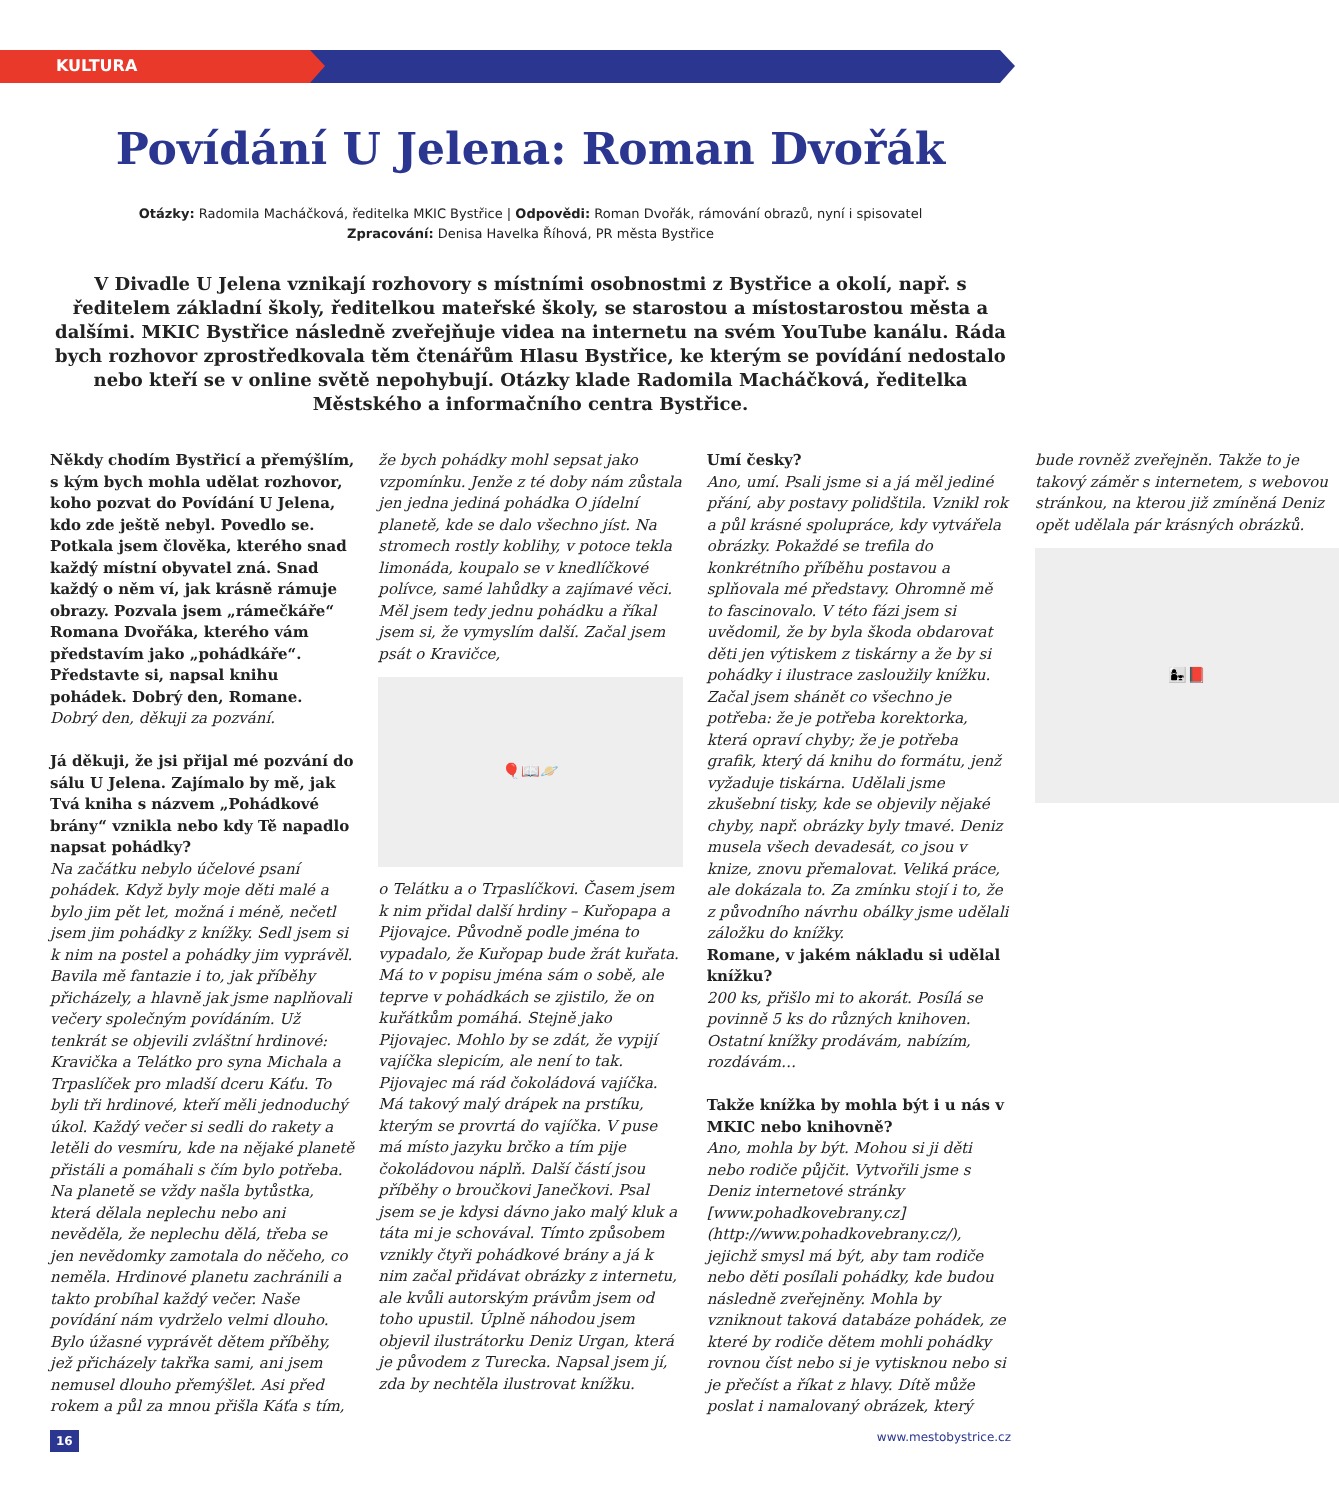KULTURA
Povídání U Jelena: Roman Dvořák
Otázky: Radomila Macháčková, ředitelka MKIC Bystřice | Odpovědi: Roman Dvořák, rámování obrazů, nyní i spisovatel
Zpracování: Denisa Havelka Říhová, PR města Bystřice
V Divadle U Jelena vznikají rozhovory s místními osobnostmi z Bystřice a okolí, např. s ředitelem základní školy, ředitelkou mateřské školy, se starostou a místostarostou města a dalšími. MKIC Bystřice následně zveřejňuje videa na internetu na svém YouTube kanálu. Ráda bych rozhovor zprostředkovala těm čtenářům Hlasu Bystřice, ke kterým se povídání nedostalo nebo kteří se v online světě nepohybují. Otázky klade Radomila Macháčková, ředitelka Městského a informačního centra Bystřice.
Někdy chodím Bystřicí a přemýšlím, s kým bych mohla udělat rozhovor, koho pozvat do Povídání U Jelena, kdo zde ještě nebyl. Povedlo se. Potkala jsem člověka, kterého snad každý místní obyvatel zná. Snad každý o něm ví, jak krásně rámuje obrazy. Pozvala jsem „rámečkáře“ Romana Dvořáka, kterého vám představím jako „pohádkáře“. Představte si, napsal knihu pohádek. Dobrý den, Romane.
Dobrý den, děkuji za pozvání.
Já děkuji, že jsi přijal mé pozvání do sálu U Jelena. Zajímalo by mě, jak Tvá kniha s názvem „Pohádkové brány“ vznikla nebo kdy Tě napadlo napsat pohádky?
Na začátku nebylo účelové psaní pohádek. Když byly moje děti malé a bylo jim pět let, možná i méně, nečetl jsem jim pohádky z knížky. Sedl jsem si k nim na postel a pohádky jim vyprávěl. Bavila mě fantazie i to, jak příběhy přicházely, a hlavně jak jsme naplňovali večery společným povídáním. Už tenkrát se objevili zvláštní hrdinové: Kravička a Telátko pro syna Michala a Trpaslíček pro mladší dceru Káťu. To byli tři hrdinové, kteří měli jednoduchý úkol. Každý večer si sedli do rakety a letěli do vesmíru, kde na nějaké planetě přistáli a pomáhali s čím bylo potřeba. Na planetě se vždy našla bytůstka, která dělala neplechu nebo ani nevěděla, že neplechu dělá, třeba se jen nevědomky zamotala do něčeho, co neměla. Hrdinové planetu zachránili a takto probíhal každý večer. Naše povídání nám vydrželo velmi dlouho. Bylo úžasné vyprávět dětem příběhy, jež přicházely takřka sami, ani jsem nemusel dlouho přemýšlet. Asi před rokem a půl za mnou přišla Káťa s tím, že bych pohádky mohl sepsat jako vzpomínku. Jenže z té doby nám zůstala jen jedna jediná pohádka O jídelní planetě, kde se dalo všechno jíst. Na stromech rostly koblihy, v potoce tekla limonáda, koupalo se v knedlíčkové polívce, samé lahůdky a zajímavé věci. Měl jsem tedy jednu pohádku a říkal jsem si, že vymyslím další. Začal jsem psát o Kravičce,
🎈📖🪐
o Telátku a o Trpaslíčkovi. Časem jsem k nim přidal další hrdiny – Kuřopapa a Pijovajce. Původně podle jména to vypadalo, že Kuřopap bude žrát kuřata. Má to v popisu jména sám o sobě, ale teprve v pohádkách se zjistilo, že on kuřátkům pomáhá. Stejně jako Pijovajec. Mohlo by se zdát, že vypijí vajíčka slepicím, ale není to tak. Pijovajec má rád čokoládová vajíčka. Má takový malý drápek na prstíku, kterým se provrtá do vajíčka. V puse má místo jazyku brčko a tím pije čokoládovou náplň. Další částí jsou příběhy o broučkovi Janečkovi. Psal jsem se je kdysi dávno jako malý kluk a táta mi je schovával. Tímto způsobem vznikly čtyři pohádkové brány a já k nim začal přidávat obrázky z internetu, ale kvůli autorským právům jsem od toho upustil. Úplně náhodou jsem objevil ilustrátorku Deniz Urgan, která je původem z Turecka. Napsal jsem jí, zda by nechtěla ilustrovat knížku.
Umí česky?
Ano, umí. Psali jsme si a já měl jediné přání, aby postavy polidštila. Vznikl rok a půl krásné spolupráce, kdy vytvářela obrázky. Pokaždé se trefila do konkrétního příběhu postavou a splňovala mé představy. Ohromně mě to fascinovalo. V této fázi jsem si uvědomil, že by byla škoda obdarovat děti jen výtiskem z tiskárny a že by si pohádky i ilustrace zasloužily knížku. Začal jsem shánět co všechno je potřeba: že je potřeba korektorka, která opraví chyby; že je potřeba grafik, který dá knihu do formátu, jenž vyžaduje tiskárna. Udělali jsme zkušební tisky, kde se objevily nějaké chyby, např. obrázky byly tmavé. Deniz musela všech devadesát, co jsou v knize, znovu přemalovat. Veliká práce, ale dokázala to. Za zmínku stojí i to, že z původního návrhu obálky jsme udělali záložku do knížky.
Romane, v jakém nákladu si udělal knížku?
200 ks, přišlo mi to akorát. Posílá se povinně 5 ks do různých knihoven. Ostatní knížky prodávám, nabízím, rozdávám…
Takže knížka by mohla být i u nás v MKIC nebo knihovně?
Ano, mohla by být. Mohou si ji děti nebo rodiče půjčit. Vytvořili jsme s Deniz internetové stránky [www.pohadkovebrany.cz] (http://www.pohadkovebrany.cz/), jejichž smysl má být, aby tam rodiče nebo děti posílali pohádky, kde budou následně zveřejněny. Mohla by vzniknout taková databáze pohádek, ze které by rodiče dětem mohli pohádky rovnou číst nebo si je vytisknou nebo si je přečíst a říkat z hlavy. Dítě může poslat i namalovaný obrázek, který bude rovněž zveřejněn. Takže to je takový záměr s internetem, s webovou stránkou, na kterou již zmíněná Deniz opět udělala pár krásných obrázků.
👩‍👧📕
16 www.mestobystrice.cz